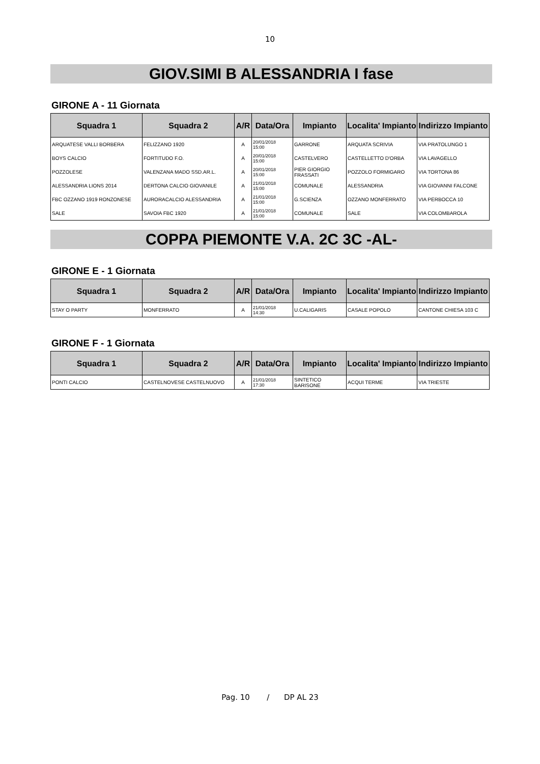10
GIOV.SIMI B ALESSANDRIA I fase
GIRONE A - 11 Giornata
| Squadra 1 | Squadra 2 | A/R | Data/Ora | Impianto | Localita' Impianto | Indirizzo Impianto |
| --- | --- | --- | --- | --- | --- | --- |
| ARQUATESE VALLI BORBERA | FELIZZANO 1920 | A | 20/01/2018 15:00 | GARRONE | ARQUATA SCRIVIA | VIA PRATOLUNGO 1 |
| BOYS CALCIO | FORTITUDO F.O. | A | 20/01/2018 15:00 | CASTELVERO | CASTELLETTO D'ORBA | VIA LAVAGELLO |
| POZZOLESE | VALENZANA MADO SSD.AR.L. | A | 20/01/2018 15:00 | PIER GIORGIO FRASSATI | POZZOLO FORMIGARO | VIA TORTONA 86 |
| ALESSANDRIA LIONS 2014 | DERTONA CALCIO GIOVANILE | A | 21/01/2018 15:00 | COMUNALE | ALESSANDRIA | VIA GIOVANNI FALCONE |
| FBC OZZANO 1919 RONZONESE | AURORACALCIO ALESSANDRIA | A | 21/01/2018 15:00 | G.SCIENZA | OZZANO MONFERRATO | VIA PERBOCCA 10 |
| SALE | SAVOIA FBC 1920 | A | 21/01/2018 15:00 | COMUNALE | SALE | VIA COLOMBAROLA |
COPPA PIEMONTE V.A. 2C 3C -AL-
GIRONE E - 1 Giornata
| Squadra 1 | Squadra 2 | A/R | Data/Ora | Impianto | Localita' Impianto | Indirizzo Impianto |
| --- | --- | --- | --- | --- | --- | --- |
| STAY O PARTY | MONFERRATO | A | 21/01/2018 14:30 | U.CALIGARIS | CASALE POPOLO | CANTONE CHIESA 103 C |
GIRONE F - 1 Giornata
| Squadra 1 | Squadra 2 | A/R | Data/Ora | Impianto | Localita' Impianto | Indirizzo Impianto |
| --- | --- | --- | --- | --- | --- | --- |
| PONTI CALCIO | CASTELNOVESE CASTELNUOVO | A | 21/01/2018 17:30 | SINTETICO BARISONE | ACQUI TERME | VIA TRIESTE |
Pag. 10 / DP AL 23